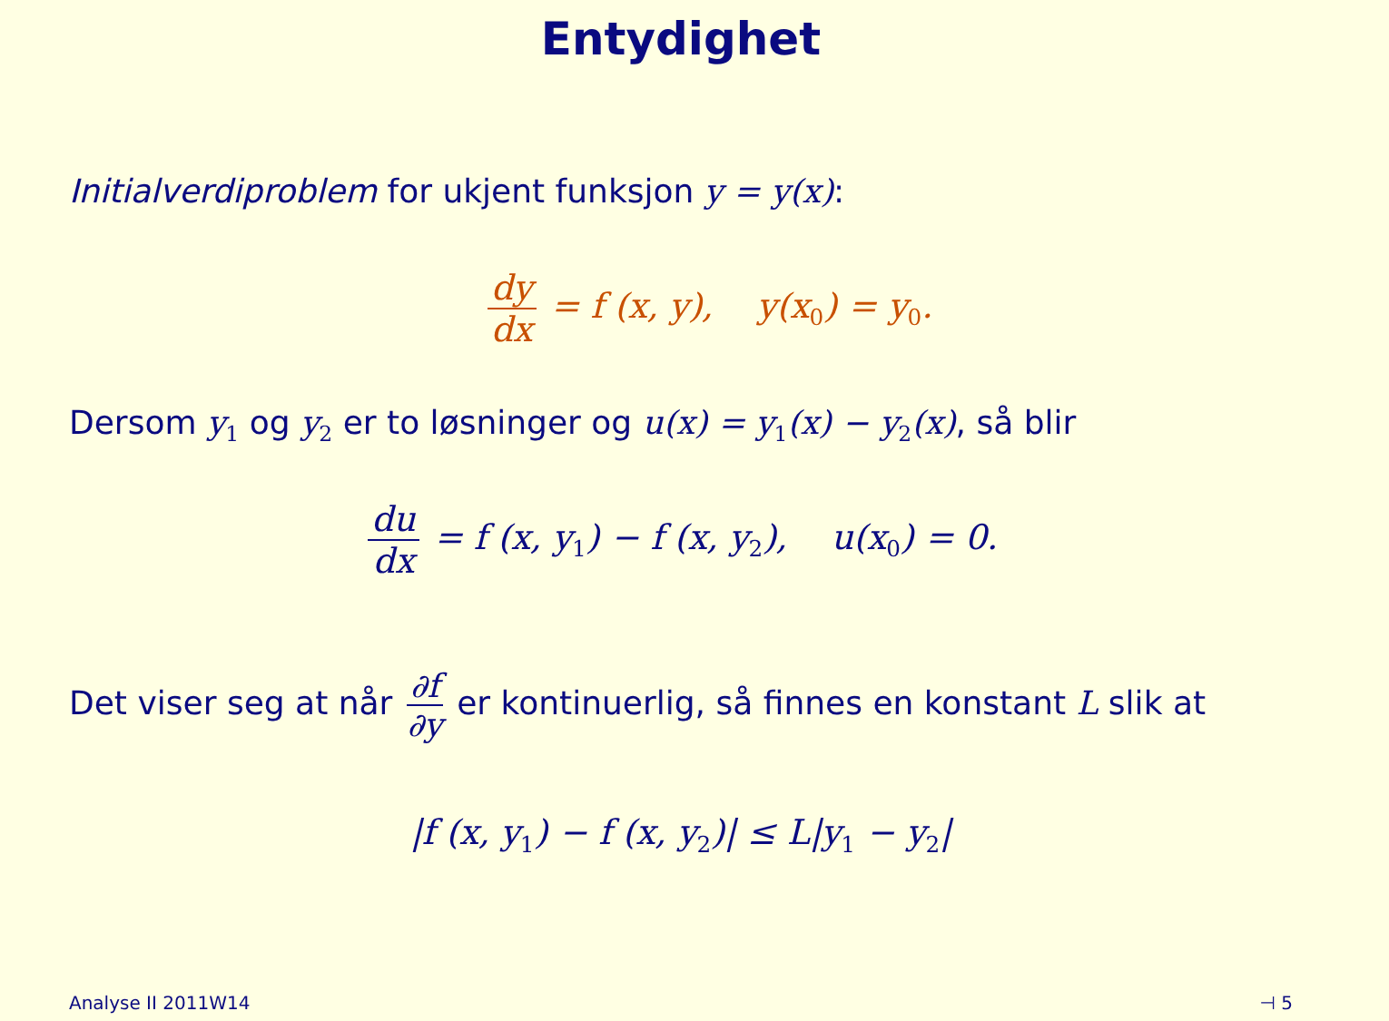Entydighet
Initialverdiproblem for ukjent funksjon y = y(x):
dy dx = f (x, y), y(x<sub>0</sub>) = y<sub>0</sub>.
Dersom y<sub>1</sub> og y<sub>2</sub> er to løsninger og u(x) = y<sub>1</sub>(x) − y<sub>2</sub>(x), så blir
du dx = f (x, y<sub>1</sub>) − f (x, y<sub>2</sub>), u(x<sub>0</sub>) = 0.
Det viser seg at når ∂f ∂y er kontinuerlig, så finnes en konstant L slik at
|f (x, y<sub>1</sub>) − f (x, y<sub>2</sub>)| ≤ L|y<sub>1</sub> − y<sub>2</sub>|
Analyse II 2011W14 ⊣ 5